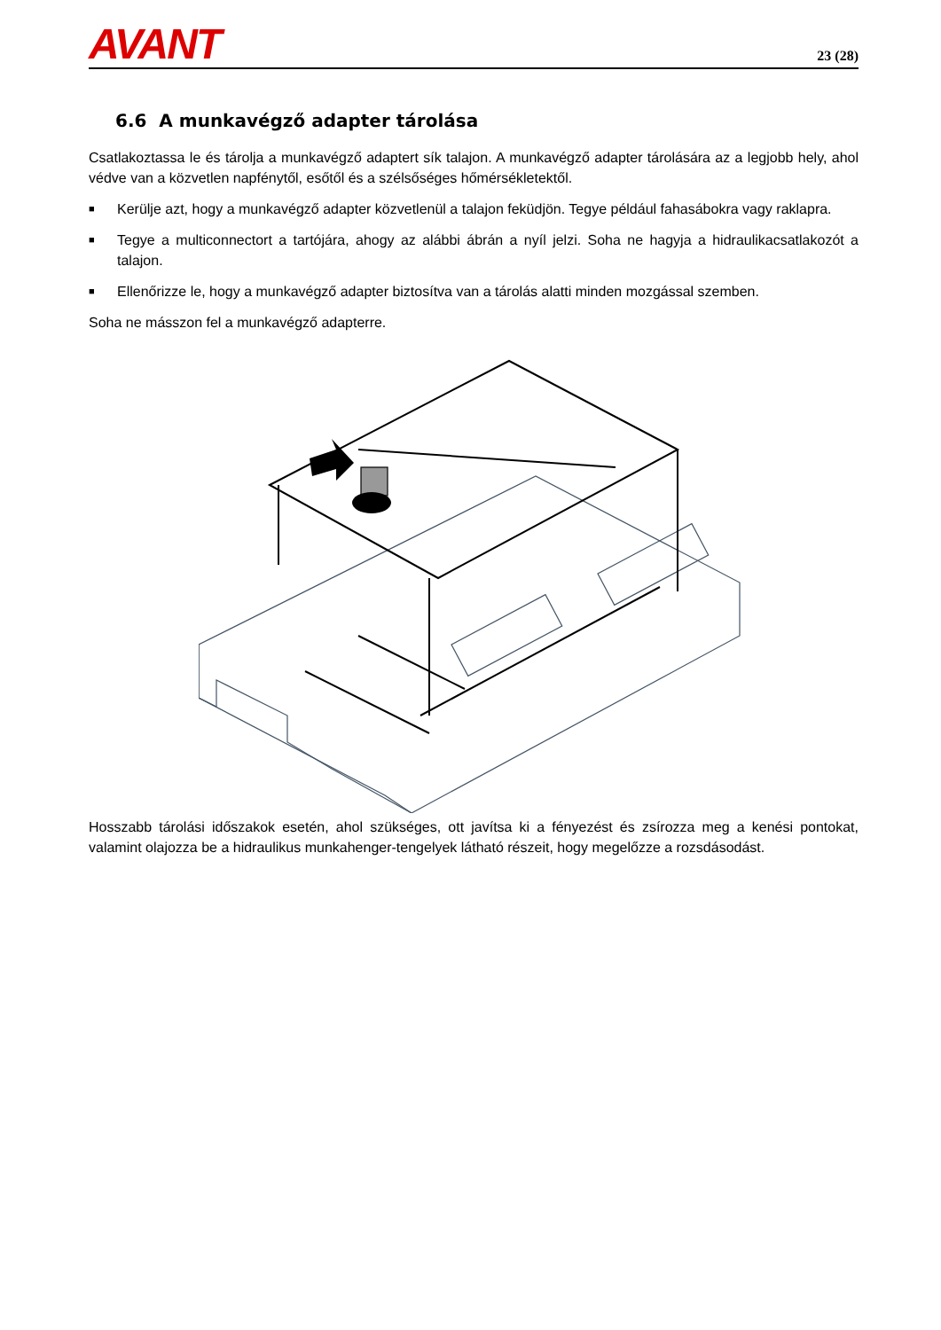AVANT
23 (28)
6.6 A munkavégző adapter tárolása
Csatlakoztassa le és tárolja a munkavégző adaptert sík talajon. A munkavégző adapter tárolására az a legjobb hely, ahol védve van a közvetlen napfénytől, esőtől és a szélsőséges hőmérsékletektől.
■ Kerülje azt, hogy a munkavégző adapter közvetlenül a talajon feküdjön. Tegye például fahasábokra vagy raklapra.
■ Tegye a multiconnectort a tartójára, ahogy az alábbi ábrán a nyíl jelzi. Soha ne hagyja a hidraulikacsatlakozót a talajon.
■ Ellenőrizze le, hogy a munkavégző adapter biztosítva van a tárolás alatti minden mozgással szemben.
Soha ne másszon fel a munkavégző adapterre.
Hosszabb tárolási időszakok esetén, ahol szükséges, ott javítsa ki a fényezést és zsírozza meg a kenési pontokat, valamint olajozza be a hidraulikus munkahenger-tengelyek látható részeit, hogy megelőzze a rozsdásodást.